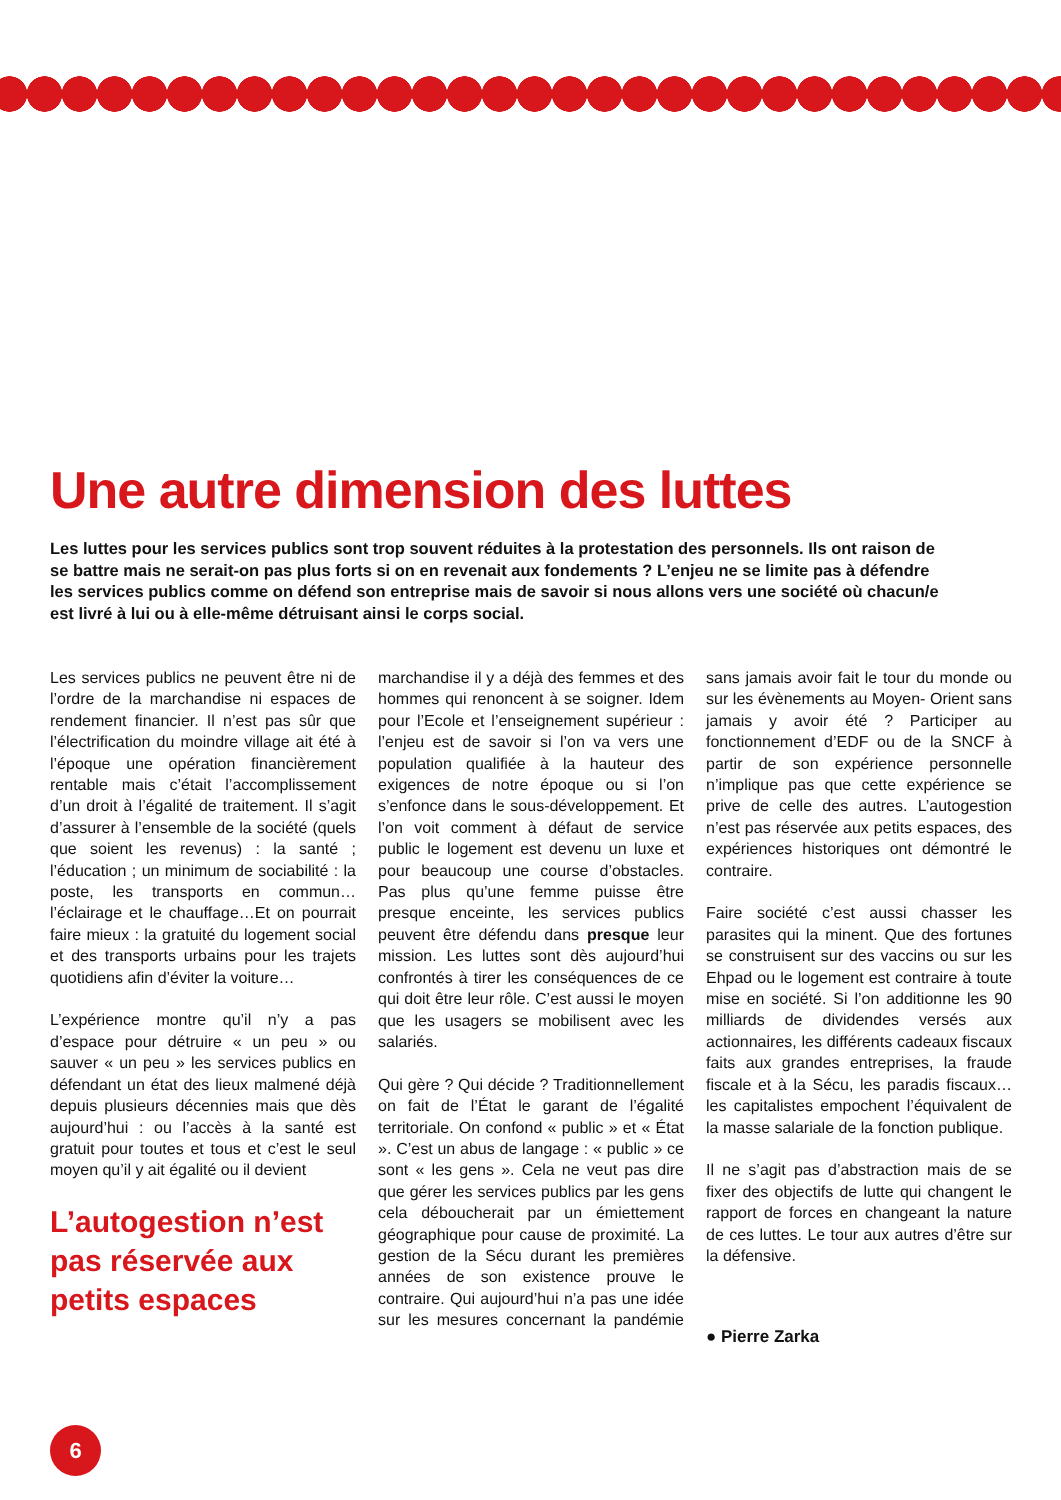Une autre dimension des luttes
Les luttes pour les services publics sont trop souvent réduites à la protestation des personnels. Ils ont raison de se battre mais ne serait-on pas plus forts si on en revenait aux fondements ? L’enjeu ne se limite pas à défendre les services publics comme on défend son entreprise mais de savoir si nous allons vers une société où chacun/e est livré à lui ou à elle-même détruisant ainsi le corps social.
Les services publics ne peuvent être ni de l’ordre de la marchandise ni espaces de rendement financier. Il n’est pas sûr que l’électrification du moindre village ait été à l’époque une opération financièrement rentable mais c’était l’accomplissement d’un droit à l’égalité de traitement. Il s’agit d’assurer à l’ensemble de la société (quels que soient les revenus) : la santé ; l’éducation ; un minimum de sociabilité : la poste, les transports en commun…l’éclairage et le chauffage…Et on pourrait faire mieux : la gratuité du logement social et des transports urbains pour les trajets quotidiens afin d’éviter la voiture…
L’expérience montre qu’il n’y a pas d’espace pour détruire « un peu » ou sauver « un peu » les services publics en défendant un état des lieux malmené déjà depuis plusieurs décennies mais que dès aujourd’hui : ou l’accès à la santé est gratuit pour toutes et tous et c’est le seul moyen qu’il y ait égalité ou il devient
L’autogestion n’est pas réservée aux petits espaces
marchandise il y a déjà des femmes et des hommes qui renoncent à se soigner. Idem pour l’Ecole et l’enseignement supérieur : l’enjeu est de savoir si l’on va vers une population qualifiée à la hauteur des exigences de notre époque ou si l’on s’enfonce dans le sous-développement. Et l’on voit comment à défaut de service public le logement est devenu un luxe et pour beaucoup une course d’obstacles. Pas plus qu’une femme puisse être presque enceinte, les services publics peuvent être défendu dans presque leur mission. Les luttes sont dès aujourd’hui confrontés à tirer les conséquences de ce qui doit être leur rôle. C’est aussi le moyen que les usagers se mobilisent avec les salariés.
Qui gère ? Qui décide ? Traditionnellement on fait de l’État le garant de l’égalité territoriale. On confond « public » et « État ». C’est un abus de langage : « public » ce sont « les gens ». Cela ne veut pas dire que gérer les services publics par les gens cela déboucherait par un émiettement géographique pour cause de proximité. La gestion de la Sécu durant les premières années de son existence prouve le contraire. Qui aujourd’hui n’a pas une idée sur les mesures concernant la pandémie sans jamais avoir fait le tour du monde ou sur les évènements au Moyen- Orient sans jamais y avoir été ? Participer au fonctionnement d’EDF ou de la SNCF à partir de son expérience personnelle n’implique pas que cette expérience se prive de celle des autres. L’autogestion n’est pas réservée aux petits espaces, des expériences historiques ont démontré le contraire.
Faire société c’est aussi chasser les parasites qui la minent. Que des fortunes se construisent sur des vaccins ou sur les Ehpad ou le logement est contraire à toute mise en société. Si l’on additionne les 90 milliards de dividendes versés aux actionnaires, les différents cadeaux fiscaux faits aux grandes entreprises, la fraude fiscale et à la Sécu, les paradis fiscaux… les capitalistes empochent l’équivalent de la masse salariale de la fonction publique.
Il ne s’agit pas d’abstraction mais de se fixer des objectifs de lutte qui changent le rapport de forces en changeant la nature de ces luttes. Le tour aux autres d’être sur la défensive.
● Pierre Zarka
6